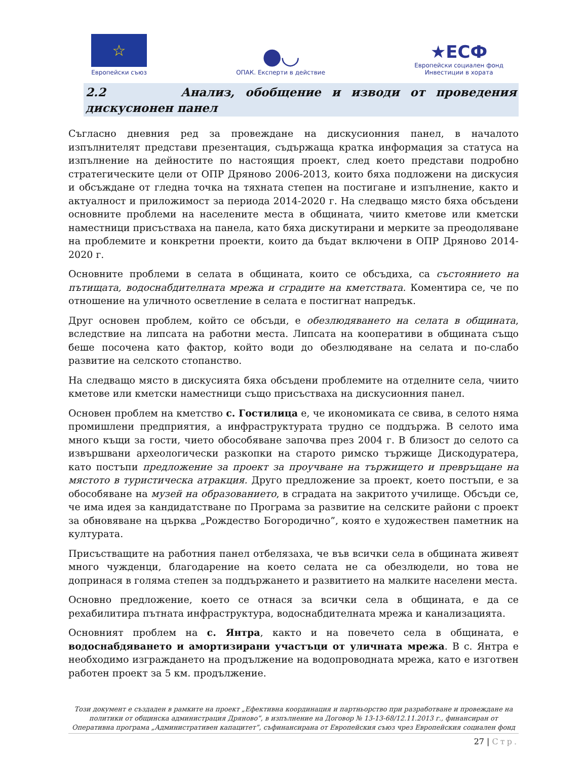☆
Европейски съюз
●◡
ОПАК. Експерти в действие
★ЕСФ
Европейски социален фонд
Инвестиции в хората
2.2 Анализ, обобщение и изводи от проведения дискусионен панел
Съгласно дневния ред за провеждане на дискусионния панел, в началото изпълнителят представи презентация, съдържаща кратка информация за статуса на изпълнение на дейностите по настоящия проект, след което представи подробно стратегическите цели от ОПР Дряново 2006-2013, които бяха подложени на дискусия и обсъждане от гледна точка на тяхната степен на постигане и изпълнение, както и актуалност и приложимост за периода 2014-2020 г. На следващо място бяха обсъдени основните проблеми на населените места в общината, чиито кметове или кметски наместници присъстваха на панела, като бяха дискутирани и мерките за преодоляване на проблемите и конкретни проекти, които да бъдат включени в ОПР Дряново 2014-2020 г.
Основните проблеми в селата в общината, които се обсъдиха, са състоянието на пътищата, водоснабдителната мрежа и сградите на кметствата. Коментира се, че по отношение на уличното осветление в селата е постигнат напредък.
Друг основен проблем, който се обсъди, е обезлюдяването на селата в общината, вследствие на липсата на работни места. Липсата на кооперативи в общината също беше посочена като фактор, който води до обезлюдяване на селата и по-слабо развитие на селското стопанство.
На следващо място в дискусията бяха обсъдени проблемите на отделните села, чиито кметове или кметски наместници също присъстваха на дискусионния панел.
Основен проблем на кметство с. Гостилица е, че икономиката се свива, в селото няма промишлени предприятия, а инфраструктурата трудно се поддържа. В селото има много къщи за гости, чието обособяване започва през 2004 г. В близост до селото са извършвани археологически разкопки на старото римско тържище Дискодуратера, като постъпи предложение за проект за проучване на тържището и превръщане на мястото в туристическа атракция. Друго предложение за проект, което постъпи, е за обособяване на музей на образованието, в сградата на закритото училище. Обсъди се, че има идея за кандидатстване по Програма за развитие на селските райони с проект за обновяване на църква „Рождество Богородично”, която е художествен паметник на културата.
Присъстващите на работния панел отбелязаха, че във всички села в общината живеят много чужденци, благодарение на което селата не са обезлюдели, но това не допринася в голяма степен за поддържането и развитието на малките населени места.
Основно предложение, което се отнася за всички села в общината, е да се рехабилитира пътната инфраструктура, водоснабдителната мрежа и канализацията.
Основният проблем на с. Янтра, както и на повечето села в общината, е водоснабдяването и амортизирани участъци от уличната мрежа. В с. Янтра е необходимо изграждането на продължение на водопроводната мрежа, като е изготвен работен проект за 5 км. продължение.
Този документ е създаден в рамките на проект „Ефективна координация и партньорство при разработване и провеждане на политики от общинска администрация Дряново”, в изпълнение на Договор № 13-13-68/12.11.2013 г., финансиран от Оперативна програма „Административен капацитет”, съфинансирана от Европейския съюз чрез Европейския социален фонд
27 | Стр.